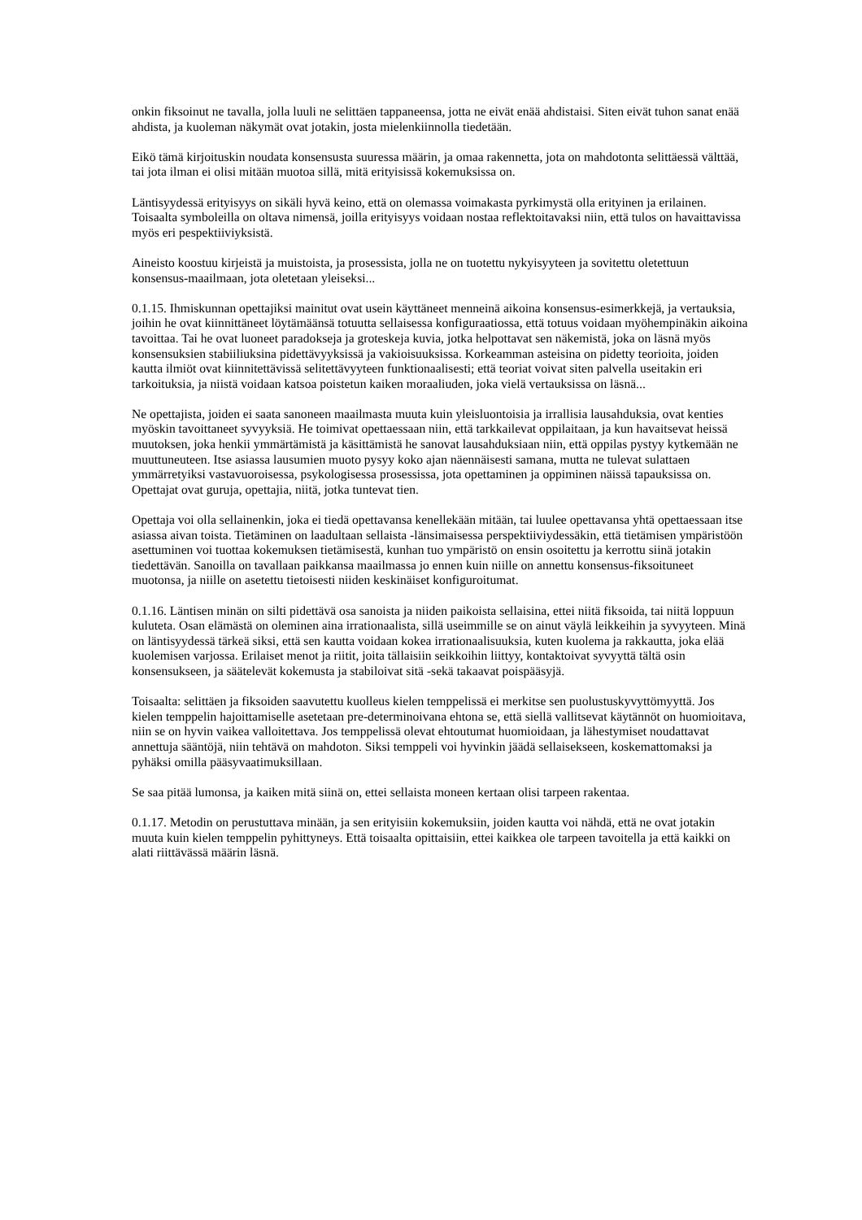onkin fiksoinut ne tavalla, jolla luuli ne selittäen tappaneensa, jotta ne eivät enää ahdistaisi. Siten eivät tuhon sanat enää ahdista, ja kuoleman näkymät ovat jotakin, josta mielenkiinnolla tiedetään.
Eikö tämä kirjoituskin noudata konsensusta suuressa määrin, ja omaa rakennetta, jota on mahdotonta selittäessä välttää, tai jota ilman ei olisi mitään muotoa sillä, mitä erityisissä kokemuksissa on.
Läntisyydessä erityisyys on sikäli hyvä keino, että on olemassa voimakasta pyrkimystä olla erityinen ja erilainen. Toisaalta symboleilla on oltava nimensä, joilla erityisyys voidaan nostaa reflektoitavaksi niin, että tulos on havaittavissa myös eri pespektiiviyksistä.
Aineisto koostuu kirjeistä ja muistoista, ja prosessista, jolla ne on tuotettu nykyisyyteen ja sovitettu oletettuun konsensus-maailmaan, jota oletetaan yleiseksi...
0.1.15. Ihmiskunnan opettajiksi mainitut ovat usein käyttäneet menneinä aikoina konsensus-esimerkkejä, ja vertauksia, joihin he ovat kiinnittäneet löytämäänsä totuutta sellaisessa konfiguraatiossa, että totuus voidaan myöhempinäkin aikoina tavoittaa. Tai he ovat luoneet paradokseja ja groteskeja kuvia, jotka helpottavat sen näkemistä, joka on läsnä myös konsensuksien stabiiliuksina pidettävyyksissä ja vakioisuuksissa. Korkeamman asteisina on pidetty teorioita, joiden kautta ilmiöt ovat kiinnitettävissä selitettävyyteen funktionaalisesti; että teoriat voivat siten palvella useitakin eri tarkoituksia, ja niistä voidaan katsoa poistetun kaiken moraaliuden, joka vielä vertauksissa on läsnä...
Ne opettajista, joiden ei saata sanoneen maailmasta muuta kuin yleisluontoisia ja irrallisia lausahduksia, ovat kenties myöskin tavoittaneet syvyyksiä. He toimivat opettaessaan niin, että tarkkailevat oppilaitaan, ja kun havaitsevat heissä muutoksen, joka henkii ymmärtämistä ja käsittämistä he sanovat lausahduksiaan niin, että oppilas pystyy kytkemään ne muuttuneuteen. Itse asiassa lausumien muoto pysyy koko ajan näennäisesti samana, mutta ne tulevat sulattaen ymmärretyiksi vastavuoroisessa, psykologisessa prosessissa, jota opettaminen ja oppiminen näissä tapauksissa on. Opettajat ovat guruja, opettajia, niitä, jotka tuntevat tien.
Opettaja voi olla sellainenkin, joka ei tiedä opettavansa kenellekään mitään, tai luulee opettavansa yhtä opettaessaan itse asiassa aivan toista. Tietäminen on laadultaan sellaista -länsimaisessa perspektiiviydessäkin, että tietämisen ympäristöön asettuminen voi tuottaa kokemuksen tietämisestä, kunhan tuo ympäristö on ensin osoitettu ja kerrottu siinä jotakin tiedettävän. Sanoilla on tavallaan paikkansa maailmassa jo ennen kuin niille on annettu konsensus-fiksoituneet muotonsa, ja niille on asetettu tietoisesti niiden keskinäiset konfiguroitumat.
0.1.16. Läntisen minän on silti pidettävä osa sanoista ja niiden paikoista sellaisina, ettei niitä fiksoida, tai niitä loppuun kuluteta. Osan elämästä on oleminen aina irrationaalista, sillä useimmille se on ainut väylä leikkeihin ja syvyyteen. Minä on läntisyydessä tärkeä siksi, että sen kautta voidaan kokea irrationaalisuuksia, kuten kuolema ja rakkautta, joka elää kuolemisen varjossa. Erilaiset menot ja riitit, joita tällaisiin seikkoihin liittyy, kontaktoivat syvyyttä tältä osin konsensukseen, ja säätelevät kokemusta ja stabiloivat sitä -sekä takaavat poispääsyjä.
Toisaalta: selittäen ja fiksoiden saavutettu kuolleus kielen temppelissä ei merkitse sen puolustuskyvyttömyyttä. Jos kielen temppelin hajoittamiselle asetetaan pre-determinoivana ehtona se, että siellä vallitsevat käytännöt on huomioitava, niin se on hyvin vaikea valloitettava. Jos temppelissä olevat ehtoutumat huomioidaan, ja lähestymiset noudattavat annettuja sääntöjä, niin tehtävä on mahdoton. Siksi temppeli voi hyvinkin jäädä sellaisekseen, koskemattomaksi ja pyhäksi omilla pääsyvaatimuksillaan.
Se saa pitää lumonsa, ja kaiken mitä siinä on, ettei sellaista moneen kertaan olisi tarpeen rakentaa.
0.1.17. Metodin on perustuttava minään, ja sen erityisiin kokemuksiin, joiden kautta voi nähdä, että ne ovat jotakin muuta kuin kielen temppelin pyhittyneys. Että toisaalta opittaisiin, ettei kaikkea ole tarpeen tavoitella ja että kaikki on alati riittävässä määrin läsnä.